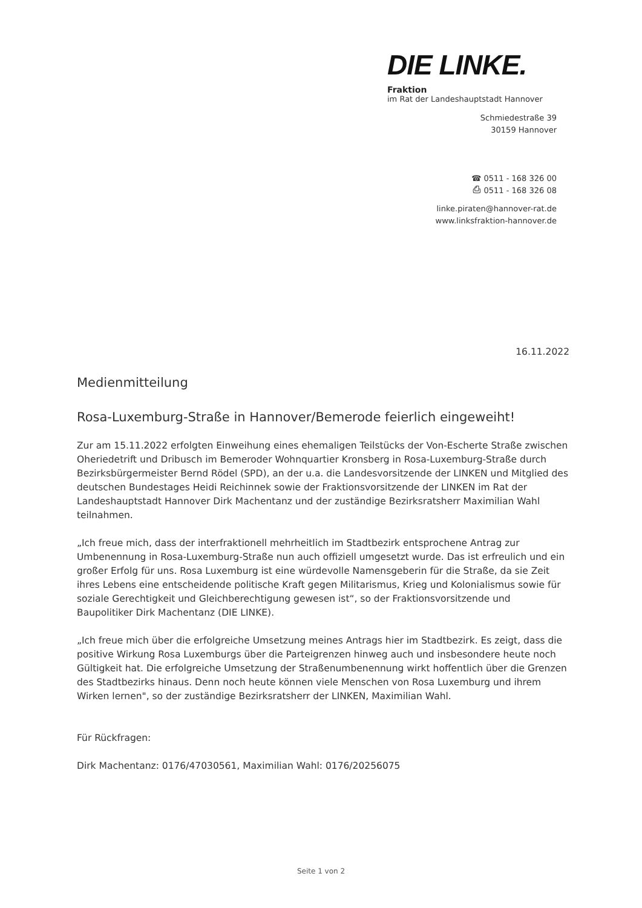DIE LINKE.
Fraktion
im Rat der Landeshauptstadt Hannover
Schmiedestraße 39
30159 Hannover
☎ 0511 - 168 326 00
⎙ 0511 - 168 326 08
linke.piraten@hannover-rat.de
www.linksfraktion-hannover.de
16.11.2022
Medienmitteilung
Rosa-Luxemburg-Straße in Hannover/Bemerode feierlich eingeweiht!
Zur am 15.11.2022 erfolgten Einweihung eines ehemaligen Teilstücks der Von-Escherte Straße zwischen Oheriedetrift und Dribusch im Bemeroder Wohnquartier Kronsberg in Rosa-Luxemburg-Straße durch Bezirksbürgermeister Bernd Rödel (SPD), an der u.a. die Landesvorsitzende der LINKEN und Mitglied des deutschen Bundestages Heidi Reichinnek sowie der Fraktionsvorsitzende der LINKEN im Rat der Landeshauptstadt Hannover Dirk Machentanz und der zuständige Bezirksratsherr Maximilian Wahl teilnahmen.
„Ich freue mich, dass der interfraktionell mehrheitlich im Stadtbezirk entsprochene Antrag zur Umbenennung in Rosa-Luxemburg-Straße nun auch offiziell umgesetzt wurde. Das ist erfreulich und ein großer Erfolg für uns. Rosa Luxemburg ist eine würdevolle Namensgeberin für die Straße, da sie Zeit ihres Lebens eine entscheidende politische Kraft gegen Militarismus, Krieg und Kolonialismus sowie für soziale Gerechtigkeit und Gleichberechtigung gewesen ist“, so der Fraktionsvorsitzende und Baupolitiker Dirk Machentanz (DIE LINKE).
„Ich freue mich über die erfolgreiche Umsetzung meines Antrags hier im Stadtbezirk. Es zeigt, dass die positive Wirkung Rosa Luxemburgs über die Parteigrenzen hinweg auch und insbesondere heute noch Gültigkeit hat. Die erfolgreiche Umsetzung der Straßenumbenennung wirkt hoffentlich über die Grenzen des Stadtbezirks hinaus. Denn noch heute können viele Menschen von Rosa Luxemburg und ihrem Wirken lernen", so der zuständige Bezirksratsherr der LINKEN, Maximilian Wahl.
Für Rückfragen:
Dirk Machentanz: 0176/47030561, Maximilian Wahl: 0176/20256075
Seite 1 von 2